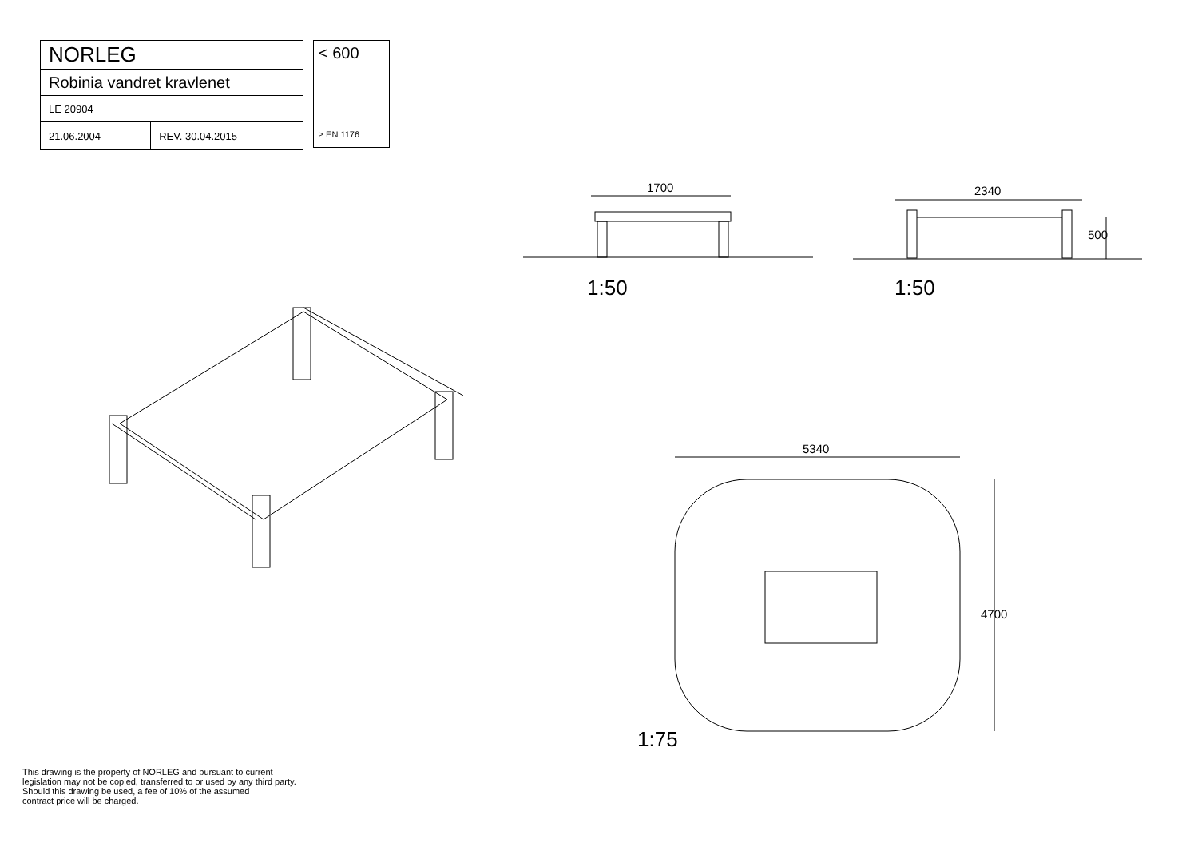| NORLEG | |
| Robinia vandret kravlenet | |
| LE 20904 | |
| 21.06.2004 | REV. 30.04.2015 |
< 600
≥ EN 1176
1700 2340
500
5340
4700
1:50 1:50
1:75
This drawing is the property of NORLEG and pursuant to current
legislation may not be copied, transferred to or used by any third party.
Should this drawing be used, a fee of 10% of the assumed
contract price will be charged.